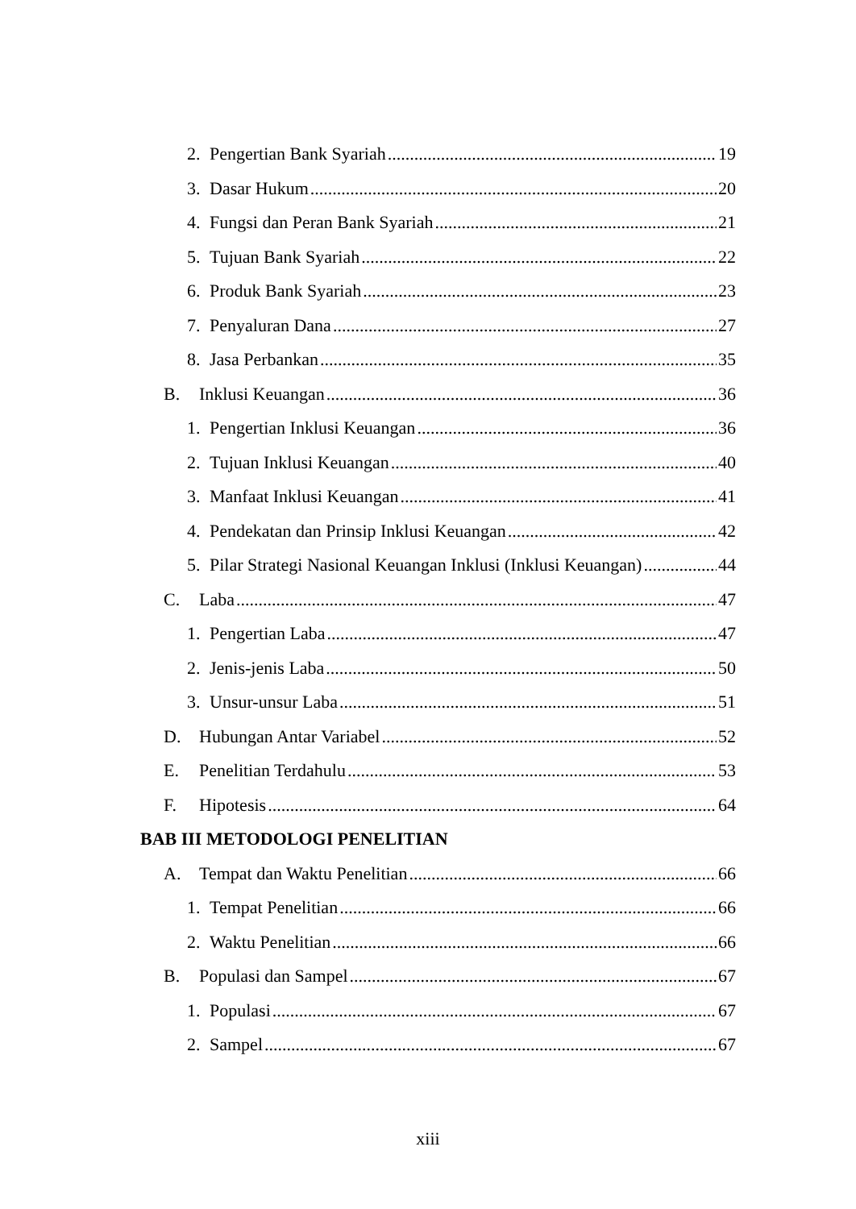2. Pengertian Bank Syariah 19
3. Dasar Hukum 20
4. Fungsi dan Peran Bank Syariah 21
5. Tujuan Bank Syariah 22
6. Produk Bank Syariah 23
7. Penyaluran Dana 27
8. Jasa Perbankan 35
B. Inklusi Keuangan 36
1. Pengertian Inklusi Keuangan 36
2. Tujuan Inklusi Keuangan 40
3. Manfaat Inklusi Keuangan 41
4. Pendekatan dan Prinsip Inklusi Keuangan 42
5. Pilar Strategi Nasional Keuangan Inklusi (Inklusi Keuangan) 44
C. Laba 47
1. Pengertian Laba 47
2. Jenis-jenis Laba 50
3. Unsur-unsur Laba 51
D. Hubungan Antar Variabel 52
E. Penelitian Terdahulu 53
F. Hipotesis 64
BAB III METODOLOGI PENELITIAN
A. Tempat dan Waktu Penelitian 66
1. Tempat Penelitian 66
2. Waktu Penelitian 66
B. Populasi dan Sampel 67
1. Populasi 67
2. Sampel 67
xiii